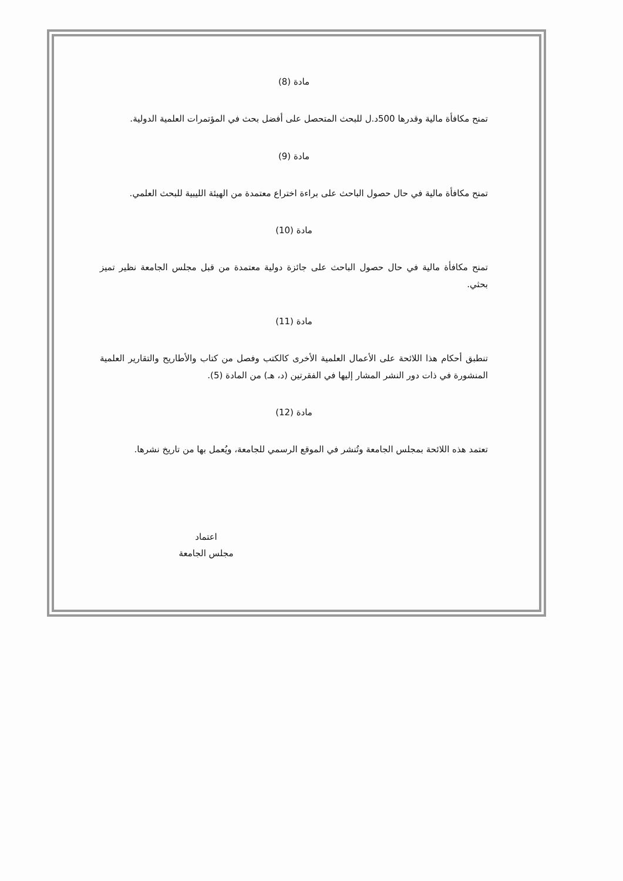مادة (8)
تمنح مكافأة مالية وقدرها 500د.ل للبحث المتحصل على أفضل بحث في المؤتمرات العلمية الدولية.
مادة (9)
تمنح مكافأة مالية في حال حصول الباحث على براءة اختراع معتمدة من الهيئة الليبية للبحث العلمي.
مادة (10)
تمنح مكافأة مالية في حال حصول الباحث على جائزة دولية معتمدة من قبل مجلس الجامعة نظير تميز بحثي.
مادة (11)
تنطبق أحكام هذا اللائحة على الأعمال العلمية الأخرى كالكتب وفصل من كتاب والأطاريح والتقارير العلمية المنشورة في ذات دور النشر المشار إليها في الفقرتين (د، هـ) من المادة (5).
مادة (12)
تعتمد هذه اللائحة بمجلس الجامعة وتُنشر في الموقع الرسمي للجامعة، ويُعمل بها من تاريخ نشرها.
اعتماد
مجلس الجامعة